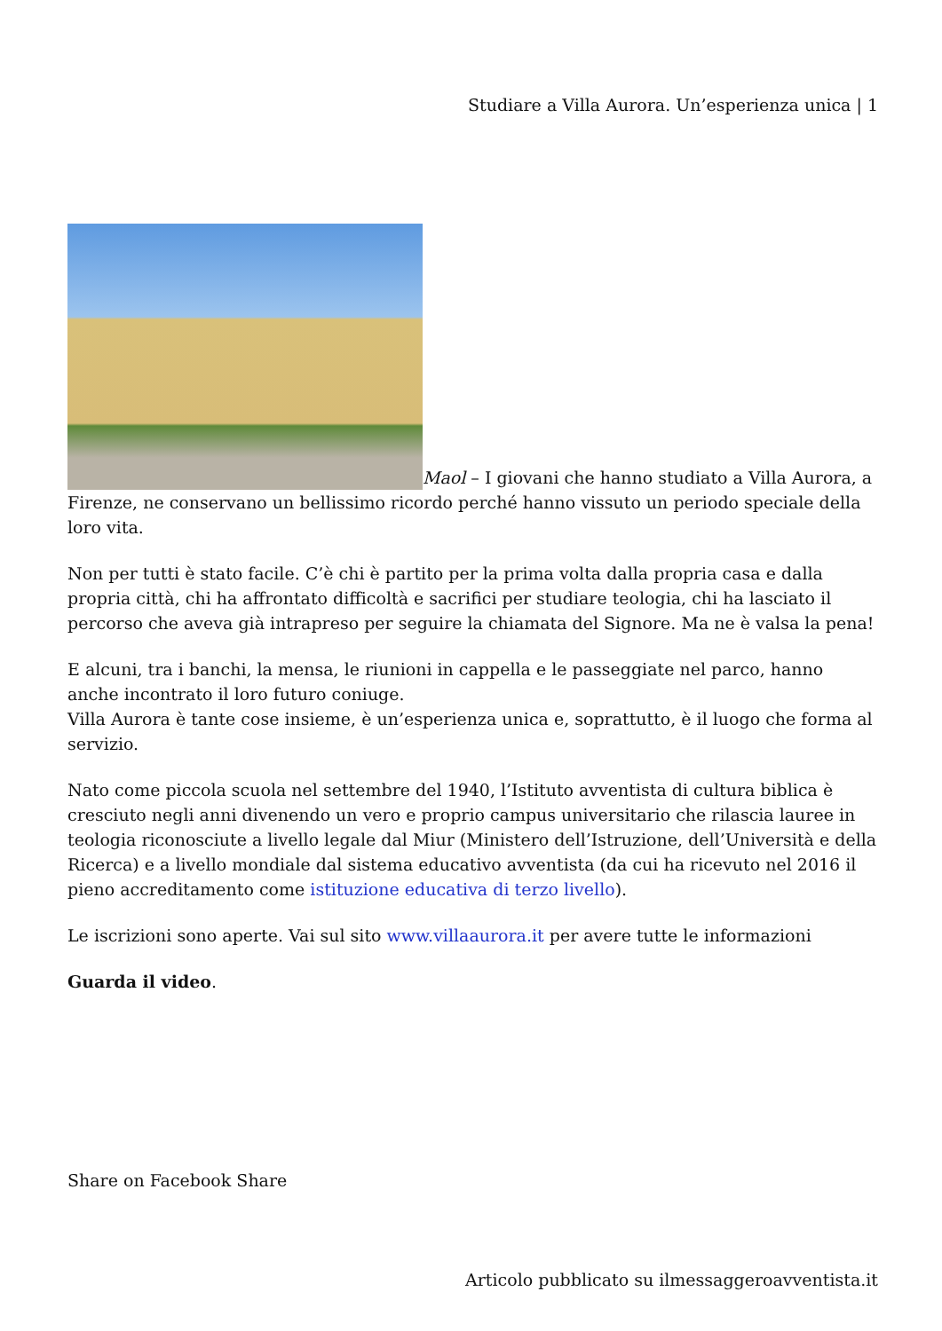Studiare a Villa Aurora. Un’esperienza unica | 1
Maol – I giovani che hanno studiato a Villa Aurora, a Firenze, ne conservano un bellissimo ricordo perché hanno vissuto un periodo speciale della loro vita.
Non per tutti è stato facile. C’è chi è partito per la prima volta dalla propria casa e dalla propria città, chi ha affrontato difficoltà e sacrifici per studiare teologia, chi ha lasciato il percorso che aveva già intrapreso per seguire la chiamata del Signore. Ma ne è valsa la pena!
E alcuni, tra i banchi, la mensa, le riunioni in cappella e le passeggiate nel parco, hanno anche incontrato il loro futuro coniuge.
Villa Aurora è tante cose insieme, è un’esperienza unica e, soprattutto, è il luogo che forma al servizio.
Nato come piccola scuola nel settembre del 1940, l’Istituto avventista di cultura biblica è cresciuto negli anni divenendo un vero e proprio campus universitario che rilascia lauree in teologia riconosciute a livello legale dal Miur (Ministero dell’Istruzione, dell’Università e della Ricerca) e a livello mondiale dal sistema educativo avventista (da cui ha ricevuto nel 2016 il pieno accreditamento come istituzione educativa di terzo livello).
Le iscrizioni sono aperte. Vai sul sito www.villaaurora.it per avere tutte le informazioni
Guarda il video.
Share on Facebook Share
Articolo pubblicato su ilmessaggeroavventista.it